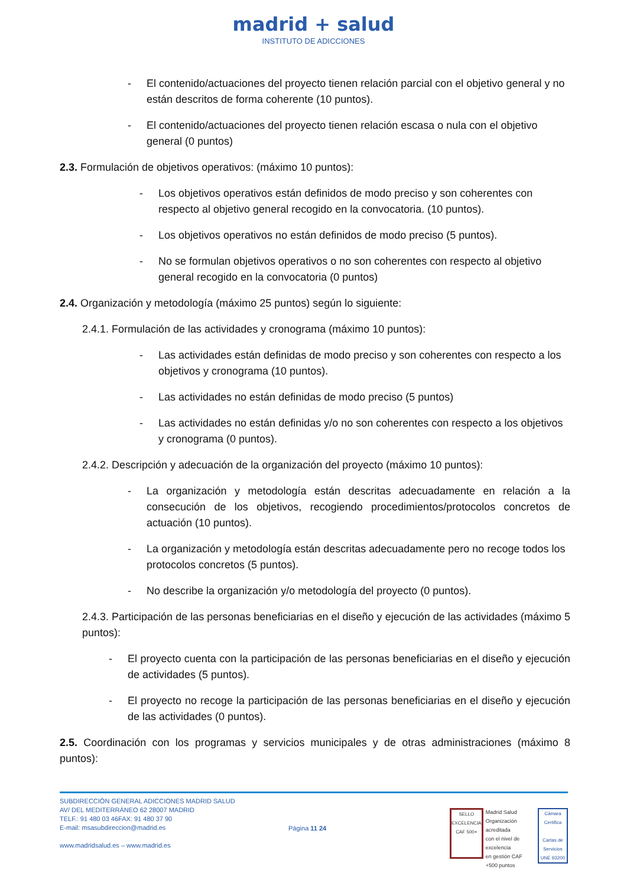madrid + salud
INSTITUTO DE ADICCIONES
- El contenido/actuaciones del proyecto tienen relación parcial con el objetivo general y no están descritos de forma coherente (10 puntos).
- El contenido/actuaciones del proyecto tienen relación escasa o nula con el objetivo general (0 puntos)
2.3. Formulación de objetivos operativos: (máximo 10 puntos):
- Los objetivos operativos están definidos de modo preciso y son coherentes con respecto al objetivo general recogido en la convocatoria. (10 puntos).
- Los objetivos operativos no están definidos de modo preciso (5 puntos).
- No se formulan objetivos operativos o no son coherentes con respecto al objetivo general recogido en la convocatoria (0 puntos)
2.4. Organización y metodología (máximo 25 puntos) según lo siguiente:
2.4.1. Formulación de las actividades y cronograma (máximo 10 puntos):
- Las actividades están definidas de modo preciso y son coherentes con respecto a los objetivos y cronograma (10 puntos).
- Las actividades no están definidas de modo preciso (5 puntos)
- Las actividades no están definidas y/o no son coherentes con respecto a los objetivos y cronograma (0 puntos).
2.4.2. Descripción y adecuación de la organización del proyecto (máximo 10 puntos):
- La organización y metodología están descritas adecuadamente en relación a la consecución de los objetivos, recogiendo procedimientos/protocolos concretos de actuación (10 puntos).
- La organización y metodología están descritas adecuadamente pero no recoge todos los protocolos concretos (5 puntos).
- No describe la organización y/o metodología del proyecto (0 puntos).
2.4.3. Participación de las personas beneficiarias en el diseño y ejecución de las actividades (máximo 5 puntos):
- El proyecto cuenta con la participación de las personas beneficiarias en el diseño y ejecución de actividades (5 puntos).
- El proyecto no recoge la participación de las personas beneficiarias en el diseño y ejecución de las actividades (0 puntos).
2.5. Coordinación con los programas y servicios municipales y de otras administraciones (máximo 8 puntos):
SUBDIRECCIÓN GENERAL ADICCIONES MADRID SALUD
AV/ DEL MEDITERRÁNEO 62 28007 MADRID
TELF.: 91 480 03 46FAX: 91 480 37 90
E-mail: msasubdireccion@madrid.es
www.madridsalud.es – www.madrid.es
Página 11 24
SELLO EXCELENCIA
CAF 500+
Madrid Salud
Organización acreditada
con el nivel de excelencia
en gestión CAF +500 puntos
Cámara Certifica
Cartas de Servicios
UNE 93200